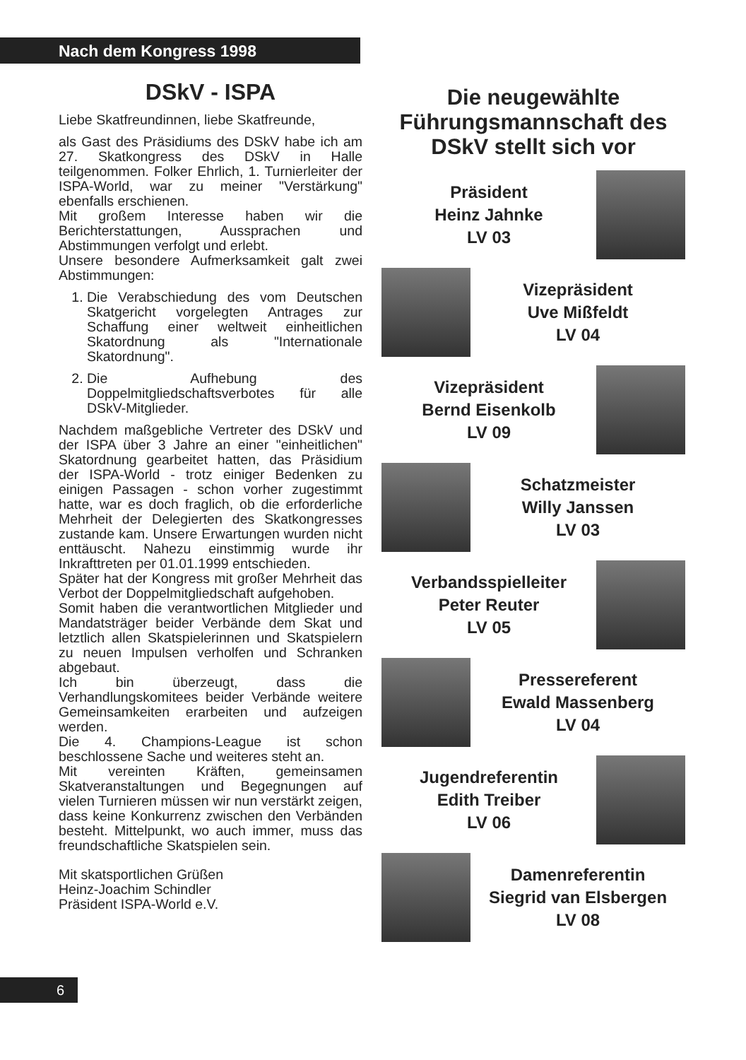Nach dem Kongress 1998
DSkV - ISPA
Liebe Skatfreundinnen, liebe Skatfreunde,
als Gast des Präsidiums des DSkV habe ich am 27. Skatkongress des DSkV in Halle teilgenommen. Folker Ehrlich, 1. Turnierleiter der ISPA-World, war zu meiner "Verstärkung" ebenfalls erschienen.
Mit großem Interesse haben wir die Berichterstattungen, Aussprachen und Abstimmungen verfolgt und erlebt.
Unsere besondere Aufmerksamkeit galt zwei Abstimmungen:
1. Die Verabschiedung des vom Deutschen Skatgericht vorgelegten Antrages zur Schaffung einer weltweit einheitlichen Skatordnung als "Internationale Skatordnung".
2. Die Aufhebung des Doppelmitgliedschaftsverbotes für alle DSkV-Mitglieder.
Nachdem maßgebliche Vertreter des DSkV und der ISPA über 3 Jahre an einer "einheitlichen" Skatordnung gearbeitet hatten, das Präsidium der ISPA-World - trotz einiger Bedenken zu einigen Passagen - schon vorher zugestimmt hatte, war es doch fraglich, ob die erforderliche Mehrheit der Delegierten des Skatkongresses zustande kam. Unsere Erwartungen wurden nicht enttäuscht. Nahezu einstimmig wurde ihr Inkrafttreten per 01.01.1999 entschieden.
Später hat der Kongress mit großer Mehrheit das Verbot der Doppelmitgliedschaft aufgehoben.
Somit haben die verantwortlichen Mitglieder und Mandatsträger beider Verbände dem Skat und letztlich allen Skatspielerinnen und Skatspielern zu neuen Impulsen verholfen und Schranken abgebaut.
Ich bin überzeugt, dass die Verhandlungskomitees beider Verbände weitere Gemeinsamkeiten erarbeiten und aufzeigen werden.
Die 4. Champions-League ist schon beschlossene Sache und weiteres steht an.
Mit vereinten Kräften, gemeinsamen Skatveranstaltungen und Begegnungen auf vielen Turnieren müssen wir nun verstärkt zeigen, dass keine Konkurrenz zwischen den Verbänden besteht. Mittelpunkt, wo auch immer, muss das freundschaftliche Skatspielen sein.
Mit skatsportlichen Grüßen
Heinz-Joachim Schindler
Präsident ISPA-World e.V.
Die neugewählte Führungsmannschaft des DSkV stellt sich vor
Präsident
Heinz Jahnke
LV 03
Vizepräsident
Uve Mißfeldt
LV 04
Vizepräsident
Bernd Eisenkolb
LV 09
Schatzmeister
Willy Janssen
LV 03
Verbandsspielleiter
Peter Reuter
LV 05
Pressereferent
Ewald Massenberg
LV 04
Jugendreferentin
Edith Treiber
LV 06
Damenreferentin
Siegrid van Elsbergen
LV 08
6